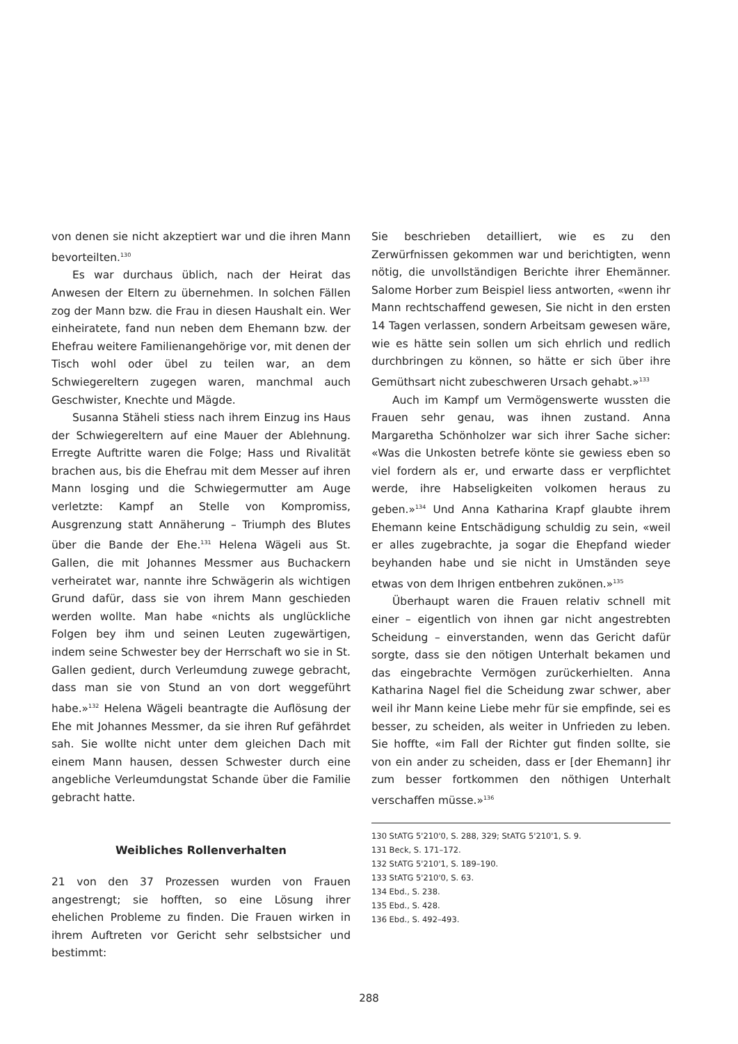von denen sie nicht akzeptiert war und die ihren Mann bevorteilten.<sup>130</sup>
Es war durchaus üblich, nach der Heirat das Anwesen der Eltern zu übernehmen. In solchen Fällen zog der Mann bzw. die Frau in diesen Haushalt ein. Wer einheiratete, fand nun neben dem Ehemann bzw. der Ehefrau weitere Familienangehörige vor, mit denen der Tisch wohl oder übel zu teilen war, an dem Schwiegereltern zugegen waren, manchmal auch Geschwister, Knechte und Mägde.
Susanna Stäheli stiess nach ihrem Einzug ins Haus der Schwiegereltern auf eine Mauer der Ablehnung. Erregte Auftritte waren die Folge; Hass und Rivalität brachen aus, bis die Ehefrau mit dem Messer auf ihren Mann losging und die Schwiegermutter am Auge verletzte: Kampf an Stelle von Kompromiss, Ausgrenzung statt Annäherung – Triumph des Blutes über die Bande der Ehe.<sup>131</sup> Helena Wägeli aus St. Gallen, die mit Johannes Messmer aus Buchackern verheiratet war, nannte ihre Schwägerin als wichtigen Grund dafür, dass sie von ihrem Mann geschieden werden wollte. Man habe «nichts als unglückliche Folgen bey ihm und seinen Leuten zugewärtigen, indem seine Schwester bey der Herrschaft wo sie in St. Gallen gedient, durch Verleumdung zuwege gebracht, dass man sie von Stund an von dort weggeführt habe.»<sup>132</sup> Helena Wägeli beantragte die Auflösung der Ehe mit Johannes Messmer, da sie ihren Ruf gefährdet sah. Sie wollte nicht unter dem gleichen Dach mit einem Mann hausen, dessen Schwester durch eine angebliche Verleumdungstat Schande über die Familie gebracht hatte.
Weibliches Rollenverhalten
21 von den 37 Prozessen wurden von Frauen angestrengt; sie hofften, so eine Lösung ihrer ehelichen Probleme zu finden. Die Frauen wirken in ihrem Auftreten vor Gericht sehr selbstsicher und bestimmt:
Sie beschrieben detailliert, wie es zu den Zerwürfnissen gekommen war und berichtigten, wenn nötig, die unvollständigen Berichte ihrer Ehemänner. Salome Horber zum Beispiel liess antworten, «wenn ihr Mann rechtschaffend gewesen, Sie nicht in den ersten 14 Tagen verlassen, sondern Arbeitsam gewesen wäre, wie es hätte sein sollen um sich ehrlich und redlich durchbringen zu können, so hätte er sich über ihre Gemüthsart nicht zubeschweren Ursach gehabt.»<sup>133</sup>
Auch im Kampf um Vermögenswerte wussten die Frauen sehr genau, was ihnen zustand. Anna Margaretha Schönholzer war sich ihrer Sache sicher: «Was die Unkosten betrefe könte sie gewiess eben so viel fordern als er, und erwarte dass er verpflichtet werde, ihre Habseligkeiten volkomen heraus zu geben.»<sup>134</sup> Und Anna Katharina Krapf glaubte ihrem Ehemann keine Entschädigung schuldig zu sein, «weil er alles zugebrachte, ja sogar die Ehepfand wieder beyhanden habe und sie nicht in Umständen seye etwas von dem Ihrigen entbehren zukönen.»<sup>135</sup>
Überhaupt waren die Frauen relativ schnell mit einer – eigentlich von ihnen gar nicht angestrebten Scheidung – einverstanden, wenn das Gericht dafür sorgte, dass sie den nötigen Unterhalt bekamen und das eingebrachte Vermögen zurückerhielten. Anna Katharina Nagel fiel die Scheidung zwar schwer, aber weil ihr Mann keine Liebe mehr für sie empfinde, sei es besser, zu scheiden, als weiter in Unfrieden zu leben. Sie hoffte, «im Fall der Richter gut finden sollte, sie von ein ander zu scheiden, dass er [der Ehemann] ihr zum besser fortkommen den nöthigen Unterhalt verschaffen müsse.»<sup>136</sup>
130 StATG 5'210'0, S. 288, 329; StATG 5'210'1, S. 9.
131 Beck, S. 171–172.
132 StATG 5'210'1, S. 189–190.
133 StATG 5'210'0, S. 63.
134 Ebd., S. 238.
135 Ebd., S. 428.
136 Ebd., S. 492–493.
288